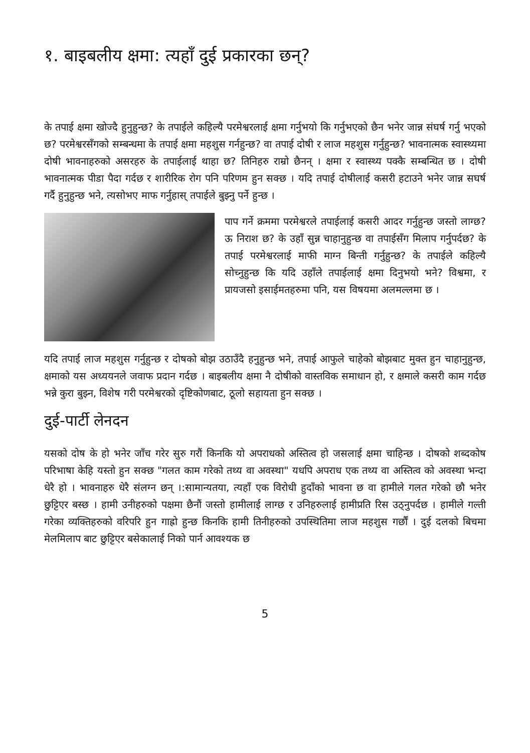१. बाइबलीय क्षमा: त्यहाँ दुई प्रकारका छन्?
के तपाई क्षमा खोज्दै हुनुहुन्छ? के तपाईले कहिल्यै परमेश्वरलाई क्षमा गर्नुभयो कि गर्नुभएको छैन भनेर जान्न संघर्ष गर्नु भएको छ? परमेश्वरसँगको सम्बन्धमा के तपाई क्षमा महशुस गर्नहुन्छ? वा तपाई दोषी र लाज महशुस गर्नुहुन्छ? भावनात्मक स्वास्थ्यमा दोषी भावनाहरुको असरहरु के तपाईलाई थाहा छ? तिनिहरु राम्रो छैनन् । क्षमा र स्वास्थ्य पक्कै सम्बन्धित छ । दोषी भावनात्मक पीडा पैदा गर्दछ र शारीरिक रोग पनि परिणम हुन सक्छ । यदि तपाई दोषीलाई कसरी हटाउने भनेर जान्न सघर्ष गर्दै हुनुहुन्छ भने, त्यसोभए माफ गर्नुहास् तपाईले बुझ्नु पर्ने हुन्छ ।
पाप गर्ने क्रममा परमेश्वरले तपाईलाई कसरी आदर गर्नुहुन्छ जस्तो लाग्छ? ऊ निराश छ? के उहाँ सुन्न चाहानुहुन्छ वा तपाईसँग मिलाप गर्नुपर्दछ? के तपाई परमेश्वरलाई माफी माग्न बिन्ती गर्नुहुन्छ? के तपाईले कहिल्यै सोच्नुहुन्छ कि यदि उहाँले तपाईलाई क्षमा दिनुभयो भने? विश्वमा, र प्रायजसो इसाईमतहरुमा पनि, यस विषयमा अलमल्लमा छ ।
यदि तपाई लाज महशुस गर्नुहुन्छ र दोषको बोझ उठाउँदै हनुहुन्छ भने, तपाई आफुले चाहेको बोझबाट मुक्त हुन चाहानुहुन्छ, क्षमाको यस अध्ययनले जवाफ प्रदान गर्दछ । बाइबलीय क्षमा नै दोषीको वास्तविक समाधान हो, र क्षमाले कसरी काम गर्दछ भन्ने कुरा बुझ्न, विशेष गरी परमेश्वरको दृष्टिकोणबाट, ठूलो सहायता हुन सक्छ ।
दुई-पार्टी लेनदन
यसको दोष के हो भनेर जाँच गरेर सुरु गरौं किनकि यो अपराधको अस्तित्व हो जसलाई क्षमा चाहिन्छ । दोषको शब्दकोष परिभाषा केहि यस्तो हुन सक्छ "गलत काम गरेको तथ्य वा अवस्था" यधपि अपराध एक तथ्य वा अस्तित्व को अवस्था भन्दा धेरै हो । भावनाहरु धेरै संलग्न छन् ।:सामान्यतया, त्यहाँ एक विरोधी हुदाँको भावना छ वा हामीले गलत गरेको छौ भनेर छुट्टिएर बस्छ । हामी उनीहरुको पक्षमा छैनौं जस्तो हामीलाई लाग्छ र उनिहरुलाई हामीप्रति रिस उठ्नुपर्दछ । हामीले गल्ती गरेका व्यक्तिहरुको वरिपरि हुन गाह्रो हुन्छ किनकि हामी तिनीहरुको उपस्थितिमा लाज महशुस गर्छौं । दुई दलको बिचमा मेलमिलाप बाट छुट्टिएर बसेकालाई निको पार्न आवश्यक छ
5